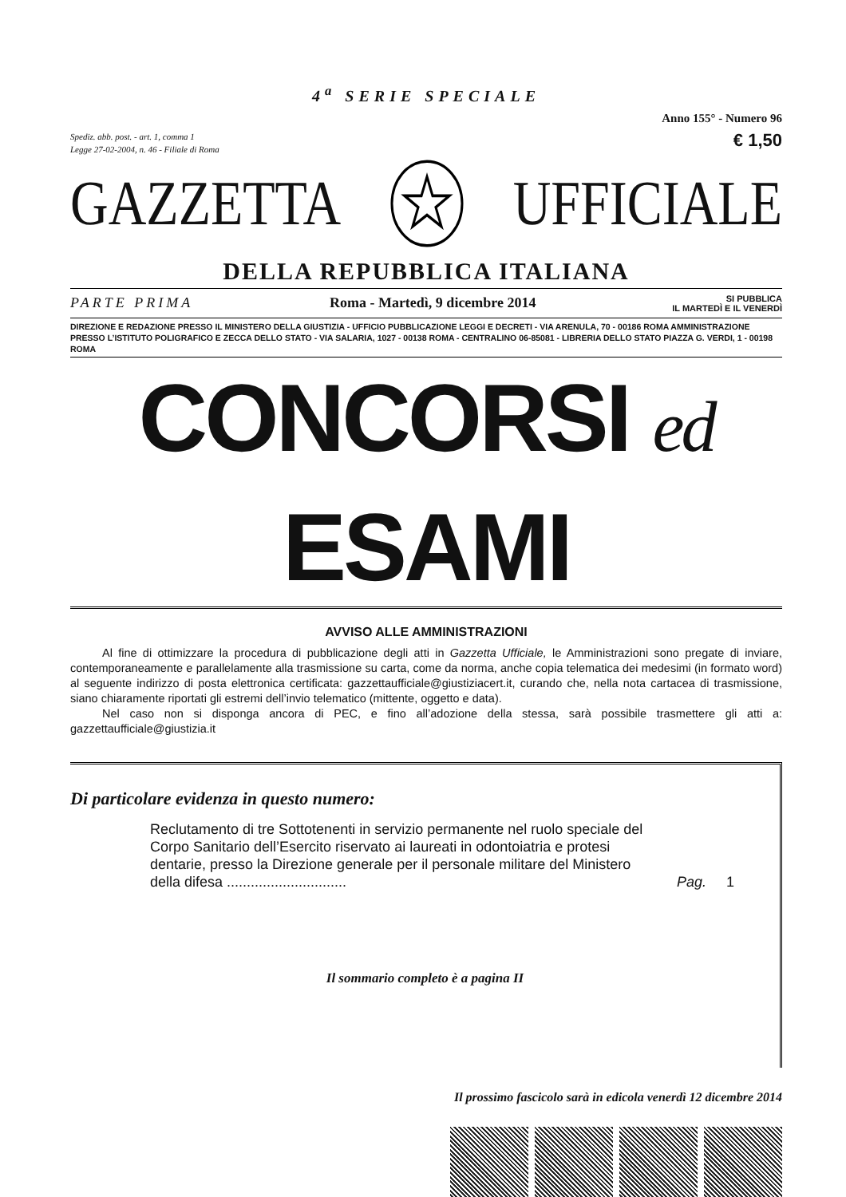4<sup>a</sup> SERIE SPECIALE
Anno 155° - Numero 96
Spediz. abb. post. - art. 1, comma 1
Legge 27-02-2004, n. 46 - Filiale di Roma
€ 1,50
GAZZETTA UFFICIALE
DELLA REPUBBLICA ITALIANA
PARTE PRIMA Roma - Martedì, 9 dicembre 2014 SI PUBBLICA
IL MARTEDÌ E IL VENERDÌ
DIREZIONE E REDAZIONE PRESSO IL MINISTERO DELLA GIUSTIZIA - UFFICIO PUBBLICAZIONE LEGGI E DECRETI - VIA ARENULA, 70 - 00186 ROMA AMMINISTRAZIONE PRESSO L’ISTITUTO POLIGRAFICO E ZECCA DELLO STATO - VIA SALARIA, 1027 - 00138 ROMA - CENTRALINO 06-85081 - LIBRERIA DELLO STATO PIAZZA G. VERDI, 1 - 00198 ROMA
CONCORSI ed ESAMI
AVVISO ALLE AMMINISTRAZIONI
Al fine di ottimizzare la procedura di pubblicazione degli atti in Gazzetta Ufficiale, le Amministrazioni sono pregate di inviare, contemporaneamente e parallelamente alla trasmissione su carta, come da norma, anche copia telematica dei medesimi (in formato word) al seguente indirizzo di posta elettronica certificata: gazzettaufficiale@giustiziacert.it, curando che, nella nota cartacea di trasmissione, siano chiaramente riportati gli estremi dell’invio telematico (mittente, oggetto e data).
Nel caso non si disponga ancora di PEC, e fino all’adozione della stessa, sarà possibile trasmettere gli atti a: gazzettaufficiale@giustizia.it
Di particolare evidenza in questo numero:
Reclutamento di tre Sottotenenti in servizio permanente nel ruolo speciale del Corpo Sanitario dell’Esercito riservato ai laureati in odontoiatria e protesi dentarie, presso la Direzione generale per il personale militare del Ministero della difesa ..............................
Pag. 1
Il sommario completo è a pagina II
Il prossimo fascicolo sarà in edicola venerdì 12 dicembre 2014